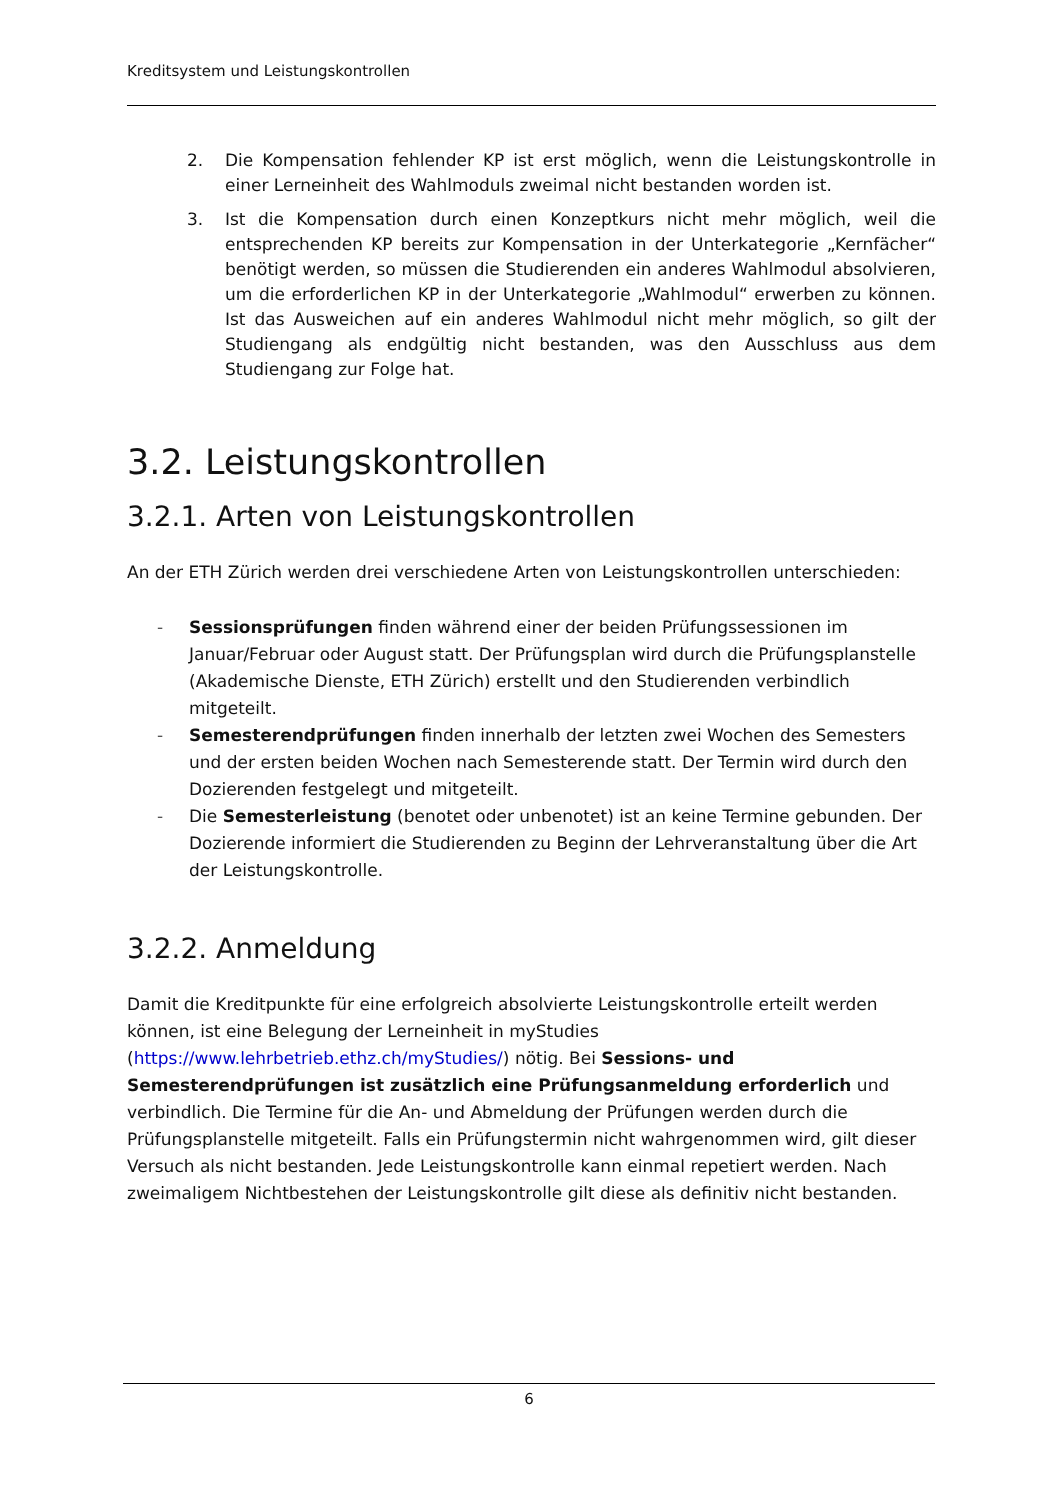Kreditsystem und Leistungskontrollen
2. Die Kompensation fehlender KP ist erst möglich, wenn die Leistungskontrolle in einer Lerneinheit des Wahlmoduls zweimal nicht bestanden worden ist.
3. Ist die Kompensation durch einen Konzeptkurs nicht mehr möglich, weil die entsprechenden KP bereits zur Kompensation in der Unterkategorie „Kernfächer“ benötigt werden, so müssen die Studierenden ein anderes Wahlmodul absolvieren, um die erforderlichen KP in der Unterkategorie „Wahlmodul“ erwerben zu können. Ist das Ausweichen auf ein anderes Wahlmodul nicht mehr möglich, so gilt der Studiengang als endgültig nicht bestanden, was den Ausschluss aus dem Studiengang zur Folge hat.
3.2. Leistungskontrollen
3.2.1. Arten von Leistungskontrollen
An der ETH Zürich werden drei verschiedene Arten von Leistungskontrollen unterschieden:
- Sessionsprüfungen finden während einer der beiden Prüfungssessionen im Januar/Februar oder August statt. Der Prüfungsplan wird durch die Prüfungsplanstelle (Akademische Dienste, ETH Zürich) erstellt und den Studierenden verbindlich mitgeteilt.
- Semesterendprüfungen finden innerhalb der letzten zwei Wochen des Semesters und der ersten beiden Wochen nach Semesterende statt. Der Termin wird durch den Dozierenden festgelegt und mitgeteilt.
- Die Semesterleistung (benotet oder unbenotet) ist an keine Termine gebunden. Der Dozierende informiert die Studierenden zu Beginn der Lehrveranstaltung über die Art der Leistungskontrolle.
3.2.2. Anmeldung
Damit die Kreditpunkte für eine erfolgreich absolvierte Leistungskontrolle erteilt werden können, ist eine Belegung der Lerneinheit in myStudies (https://www.lehrbetrieb.ethz.ch/myStudies/) nötig. Bei Sessions- und Semesterendprüfungen ist zusätzlich eine Prüfungsanmeldung erforderlich und verbindlich. Die Termine für die An- und Abmeldung der Prüfungen werden durch die Prüfungsplanstelle mitgeteilt. Falls ein Prüfungstermin nicht wahrgenommen wird, gilt dieser Versuch als nicht bestanden. Jede Leistungskontrolle kann einmal repetiert werden. Nach zweimaligem Nichtbestehen der Leistungskontrolle gilt diese als definitiv nicht bestanden.
6